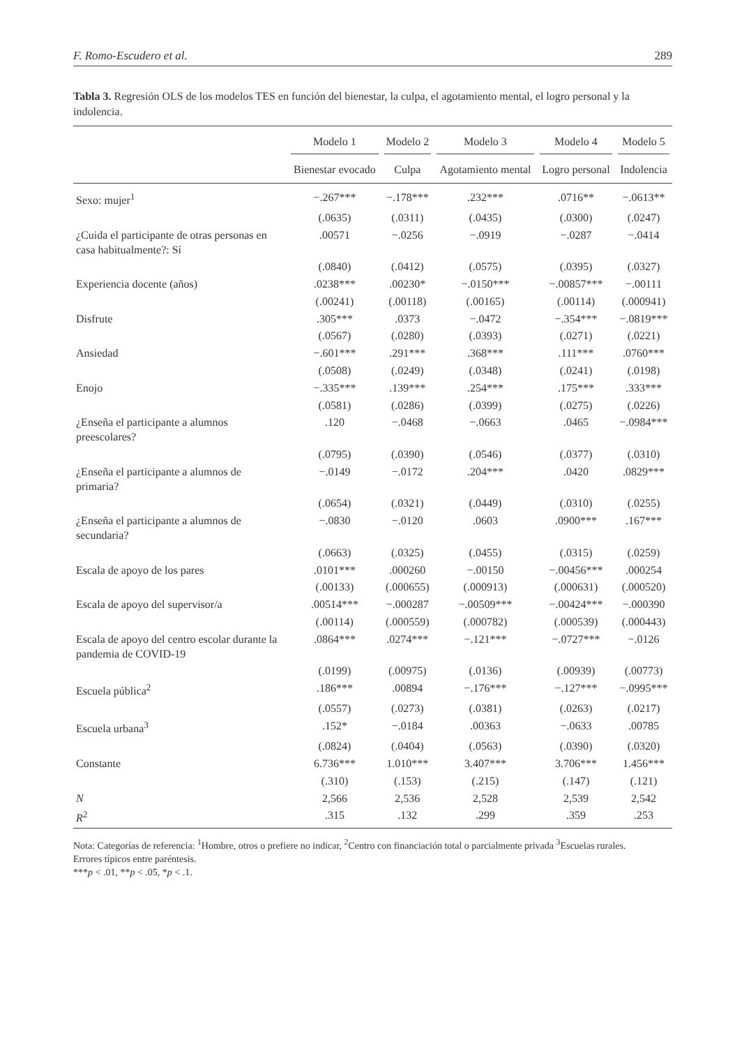F. Romo-Escudero et al. 289
Tabla 3. Regresión OLS de los modelos TES en función del bienestar, la culpa, el agotamiento mental, el logro personal y la indolencia.
| | Modelo 1 | Modelo 2 | Modelo 3 | Modelo 4 | Modelo 5 |
| --- | --- | --- | --- | --- | --- |
| | Bienestar evocado | Culpa | Agotamiento mental | Logro personal | Indolencia |
| Sexo: mujer<sup>1</sup> | −.267*** | −.178*** | .232*** | .0716** | −.0613** |
| | (.0635) | (.0311) | (.0435) | (.0300) | (.0247) |
| ¿Cuida el participante de otras personas en casa habitualmente?: Sí | .00571 | −.0256 | −.0919 | −.0287 | −.0414 |
| | (.0840) | (.0412) | (.0575) | (.0395) | (.0327) |
| Experiencia docente (años) | .0238*** | .00230* | −.0150*** | −.00857*** | −.00111 |
| | (.00241) | (.00118) | (.00165) | (.00114) | (.000941) |
| Disfrute | .305*** | .0373 | −.0472 | −.354*** | −.0819*** |
| | (.0567) | (.0280) | (.0393) | (.0271) | (.0221) |
| Ansiedad | −.601*** | .291*** | .368*** | .111*** | .0760*** |
| | (.0508) | (.0249) | (.0348) | (.0241) | (.0198) |
| Enojo | −.335*** | .139*** | .254*** | .175*** | .333*** |
| | (.0581) | (.0286) | (.0399) | (.0275) | (.0226) |
| ¿Enseña el participante a alumnos preescolares? | .120 | −.0468 | −.0663 | .0465 | −.0984*** |
| | (.0795) | (.0390) | (.0546) | (.0377) | (.0310) |
| ¿Enseña el participante a alumnos de primaria? | −.0149 | −.0172 | .204*** | .0420 | .0829*** |
| | (.0654) | (.0321) | (.0449) | (.0310) | (.0255) |
| ¿Enseña el participante a alumnos de secundaria? | −.0830 | −.0120 | .0603 | .0900*** | .167*** |
| | (.0663) | (.0325) | (.0455) | (.0315) | (.0259) |
| Escala de apoyo de los pares | .0101*** | .000260 | −.00150 | −.00456*** | .000254 |
| | (.00133) | (.000655) | (.000913) | (.000631) | (.000520) |
| Escala de apoyo del supervisor/a | .00514*** | −.000287 | −.00509*** | −.00424*** | −.000390 |
| | (.00114) | (.000559) | (.000782) | (.000539) | (.000443) |
| Escala de apoyo del centro escolar durante la pandemia de COVID-19 | .0864*** | .0274*** | −.121*** | −.0727*** | −.0126 |
| | (.0199) | (.00975) | (.0136) | (.00939) | (.00773) |
| Escuela pública<sup>2</sup> | .186*** | .00894 | −.176*** | −.127*** | −.0995*** |
| | (.0557) | (.0273) | (.0381) | (.0263) | (.0217) |
| Escuela urbana<sup>3</sup> | .152* | −.0184 | .00363 | −.0633 | .00785 |
| | (.0824) | (.0404) | (.0563) | (.0390) | (.0320) |
| Constante | 6.736*** | 1.010*** | 3.407*** | 3.706*** | 1.456*** |
| | (.310) | (.153) | (.215) | (.147) | (.121) |
| N | 2,566 | 2,536 | 2,528 | 2,539 | 2,542 |
| R<sup>2</sup> | .315 | .132 | .299 | .359 | .253 |
Nota: Categorías de referencia: <sup>1</sup>Hombre, otros o prefiere no indicar, <sup>2</sup>Centro con financiación total o parcialmente privada <sup>3</sup>Escuelas rurales.
Errores típicos entre paréntesis.
***p < .01, **p < .05, *p < .1.